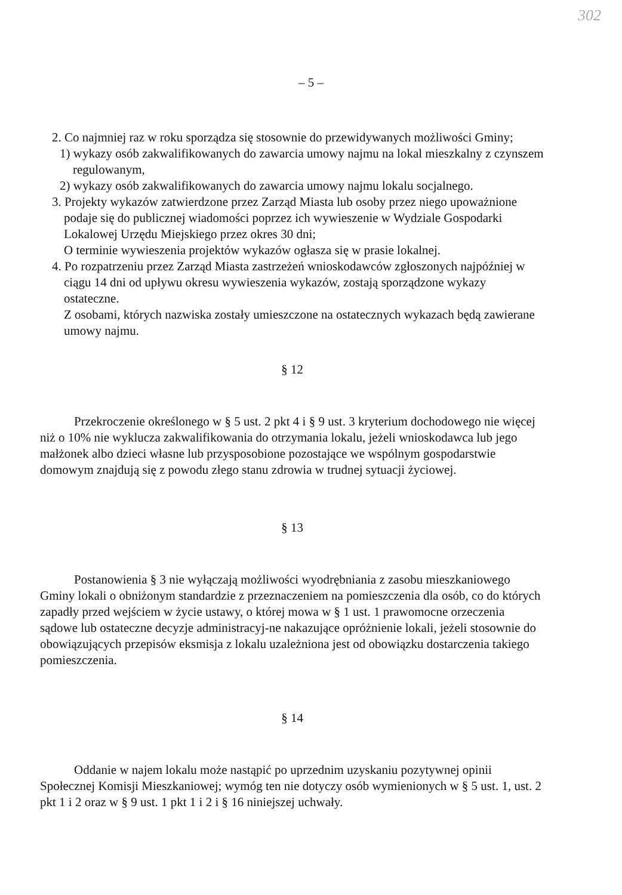302
– 5 –
2. Co najmniej raz w roku sporządza się stosownie do przewidywanych możliwości Gminy;
1) wykazy osób zakwalifikowanych do zawarcia umowy najmu na lokal mieszkalny z czynszem regulowanym,
2) wykazy osób zakwalifikowanych do zawarcia umowy najmu lokalu socjalnego.
3. Projekty wykazów zatwierdzone przez Zarząd Miasta lub osoby przez niego upoważnione podaje się do publicznej wiadomości poprzez ich wywieszenie w Wydziale Gospodarki Lokalowej Urzędu Miejskiego przez okres 30 dni;
O terminie wywieszenia projektów wykazów ogłasza się w prasie lokalnej.
4. Po rozpatrzeniu przez Zarząd Miasta zastrzeżeń wnioskodawców zgłoszonych najpóźniej w ciągu 14 dni od upływu okresu wywieszenia wykazów, zostają sporządzone wykazy ostateczne.
Z osobami, których nazwiska zostały umieszczone na ostatecznych wykazach będą zawierane umowy najmu.
§ 12
Przekroczenie określonego w § 5 ust. 2 pkt 4 i § 9 ust. 3 kryterium dochodowego nie więcej niż o 10% nie wyklucza zakwalifikowania do otrzymania lokalu, jeżeli wnioskodawca lub jego małżonek albo dzieci własne lub przysposobione pozostające we wspólnym gospodarstwie domowym znajdują się z powodu złego stanu zdrowia w trudnej sytuacji życiowej.
§ 13
Postanowienia § 3 nie wyłączają możliwości wyodrębniania z zasobu mieszkaniowego Gminy lokali o obniżonym standardzie z przeznaczeniem na pomieszczenia dla osób, co do których zapadły przed wejściem w życie ustawy, o której mowa w § 1 ust. 1 prawomocne orzeczenia sądowe lub ostateczne decyzje administracyj-ne nakazujące opróżnienie lokali, jeżeli stosownie do obowiązujących przepisów eksmisja z lokalu uzależniona jest od obowiązku dostarczenia takiego pomieszczenia.
§ 14
Oddanie w najem lokalu może nastąpić po uprzednim uzyskaniu pozytywnej opinii Społecznej Komisji Mieszkaniowej; wymóg ten nie dotyczy osób wymienionych w § 5 ust. 1, ust. 2 pkt 1 i 2 oraz w § 9 ust. 1 pkt 1 i 2 i § 16 niniejszej uchwały.